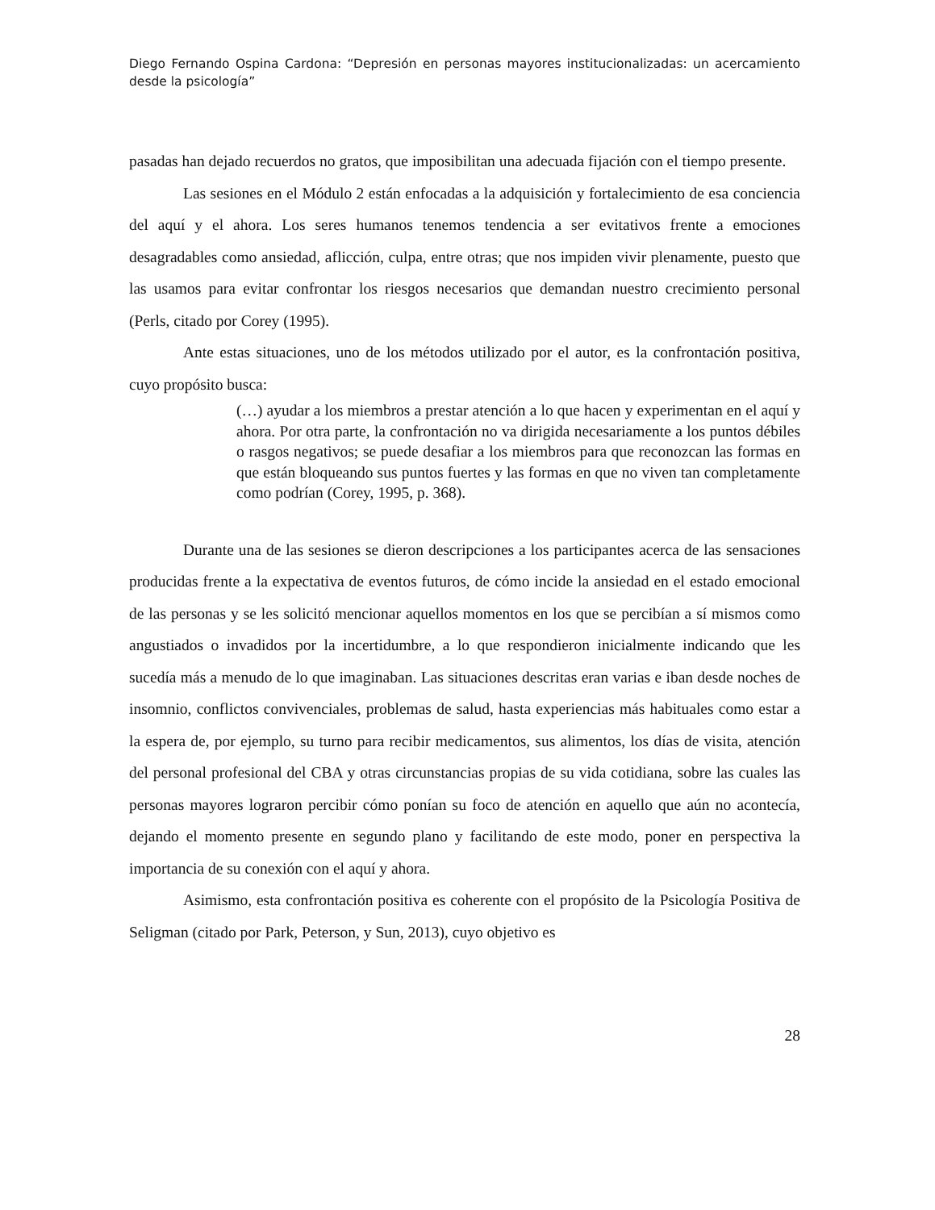Diego Fernando Ospina Cardona: “Depresión en personas mayores institucionalizadas: un acercamiento desde la psicología”
pasadas han dejado recuerdos no gratos, que imposibilitan una adecuada fijación con el tiempo presente.
Las sesiones en el Módulo 2 están enfocadas a la adquisición y fortalecimiento de esa conciencia del aquí y el ahora. Los seres humanos tenemos tendencia a ser evitativos frente a emociones desagradables como ansiedad, aflicción, culpa, entre otras; que nos impiden vivir plenamente, puesto que las usamos para evitar confrontar los riesgos necesarios que demandan nuestro crecimiento personal (Perls, citado por Corey (1995).
Ante estas situaciones, uno de los métodos utilizado por el autor, es la confrontación positiva, cuyo propósito busca:
(…) ayudar a los miembros a prestar atención a lo que hacen y experimentan en el aquí y ahora. Por otra parte, la confrontación no va dirigida necesariamente a los puntos débiles o rasgos negativos; se puede desafiar a los miembros para que reconozcan las formas en que están bloqueando sus puntos fuertes y las formas en que no viven tan completamente como podrían (Corey, 1995, p. 368).
Durante una de las sesiones se dieron descripciones a los participantes acerca de las sensaciones producidas frente a la expectativa de eventos futuros, de cómo incide la ansiedad en el estado emocional de las personas y se les solicitó mencionar aquellos momentos en los que se percibían a sí mismos como angustiados o invadidos por la incertidumbre, a lo que respondieron inicialmente indicando que les sucedía más a menudo de lo que imaginaban. Las situaciones descritas eran varias e iban desde noches de insomnio, conflictos convivenciales, problemas de salud, hasta experiencias más habituales como estar a la espera de, por ejemplo, su turno para recibir medicamentos, sus alimentos, los días de visita, atención del personal profesional del CBA y otras circunstancias propias de su vida cotidiana, sobre las cuales las personas mayores lograron percibir cómo ponían su foco de atención en aquello que aún no acontecía, dejando el momento presente en segundo plano y facilitando de este modo, poner en perspectiva la importancia de su conexión con el aquí y ahora.
Asimismo, esta confrontación positiva es coherente con el propósito de la Psicología Positiva de Seligman (citado por Park, Peterson, y Sun, 2013), cuyo objetivo es
28